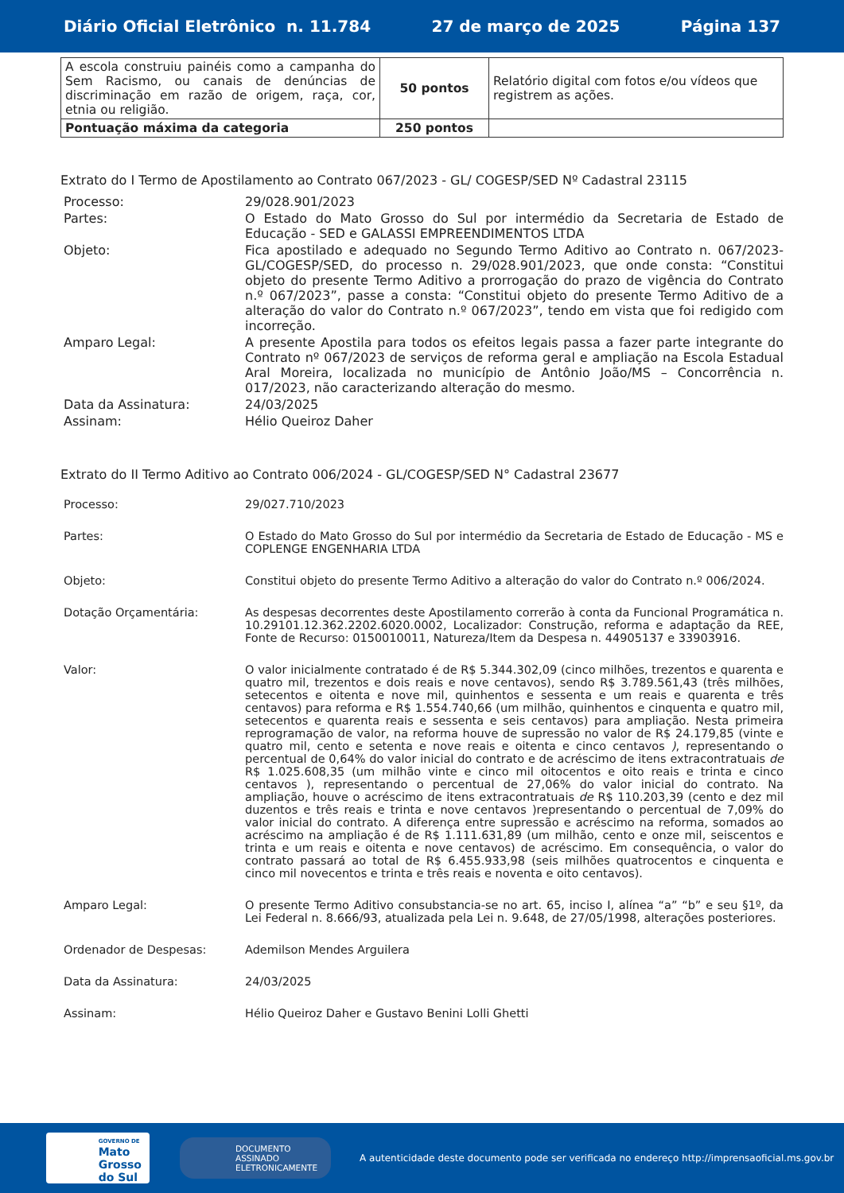Diário Oficial Eletrônico n. 11.784 27 de março de 2025 Página 137
| A escola construiu painéis como a campanha do Sem Racismo, ou canais de denúncias de discriminação em razão de origem, raça, cor, etnia ou religião. | 50 pontos | Relatório digital com fotos e/ou vídeos que registrem as ações. |
| Pontuação máxima da categoria | 250 pontos | |
Extrato do I Termo de Apostilamento ao Contrato 067/2023 - GL/ COGESP/SED Nº Cadastral 23115
Processo:
29/028.901/2023
Partes:
O Estado do Mato Grosso do Sul por intermédio da Secretaria de Estado de Educação - SED e GALASSI EMPREENDIMENTOS LTDA
Objeto:
Fica apostilado e adequado no Segundo Termo Aditivo ao Contrato n. 067/2023-GL/COGESP/SED, do processo n. 29/028.901/2023, que onde consta: “Constitui objeto do presente Termo Aditivo a prorrogação do prazo de vigência do Contrato n.º 067/2023”, passe a consta: “Constitui objeto do presente Termo Aditivo de a alteração do valor do Contrato n.º 067/2023”, tendo em vista que foi redigido com incorreção.
Amparo Legal:
A presente Apostila para todos os efeitos legais passa a fazer parte integrante do Contrato nº 067/2023 de serviços de reforma geral e ampliação na Escola Estadual Aral Moreira, localizada no município de Antônio João/MS – Concorrência n. 017/2023, não caracterizando alteração do mesmo.
Data da Assinatura:
24/03/2025
Assinam:
Hélio Queiroz Daher
Extrato do II Termo Aditivo ao Contrato 006/2024 - GL/COGESP/SED N° Cadastral 23677
Processo:
29/027.710/2023
Partes:
O Estado do Mato Grosso do Sul por intermédio da Secretaria de Estado de Educação - MS e COPLENGE ENGENHARIA LTDA
Objeto:
Constitui objeto do presente Termo Aditivo a alteração do valor do Contrato n.º 006/2024.
Dotação Orçamentária:
As despesas decorrentes deste Apostilamento correrão à conta da Funcional Programática n. 10.29101.12.362.2202.6020.0002, Localizador: Construção, reforma e adaptação da REE, Fonte de Recurso: 0150010011, Natureza/Item da Despesa n. 44905137 e 33903916.
Valor:
O valor inicialmente contratado é de R$ 5.344.302,09 (cinco milhões, trezentos e quarenta e quatro mil, trezentos e dois reais e nove centavos), sendo R$ 3.789.561,43 (três milhões, setecentos e oitenta e nove mil, quinhentos e sessenta e um reais e quarenta e três centavos) para reforma e R$ 1.554.740,66 (um milhão, quinhentos e cinquenta e quatro mil, setecentos e quarenta reais e sessenta e seis centavos) para ampliação. Nesta primeira reprogramação de valor, na reforma houve de supressão no valor de R$ 24.179,85 (vinte e quatro mil, cento e setenta e nove reais e oitenta e cinco centavos ), representando o percentual de 0,64% do valor inicial do contrato e de acréscimo de itens extracontratuais de R$ 1.025.608,35 (um milhão vinte e cinco mil oitocentos e oito reais e trinta e cinco centavos ), representando o percentual de 27,06% do valor inicial do contrato. Na ampliação, houve o acréscimo de itens extracontratuais de R$ 110.203,39 (cento e dez mil duzentos e três reais e trinta e nove centavos )representando o percentual de 7,09% do valor inicial do contrato. A diferença entre supressão e acréscimo na reforma, somados ao acréscimo na ampliação é de R$ 1.111.631,89 (um milhão, cento e onze mil, seiscentos e trinta e um reais e oitenta e nove centavos) de acréscimo. Em consequência, o valor do contrato passará ao total de R$ 6.455.933,98 (seis milhões quatrocentos e cinquenta e cinco mil novecentos e trinta e três reais e noventa e oito centavos).
Amparo Legal:
O presente Termo Aditivo consubstancia-se no art. 65, inciso I, alínea “a” “b” e seu §1º, da Lei Federal n. 8.666/93, atualizada pela Lei n. 9.648, de 27/05/1998, alterações posteriores.
Ordenador de Despesas:
Ademilson Mendes Arguilera
Data da Assinatura:
24/03/2025
Assinam:
Hélio Queiroz Daher e Gustavo Benini Lolli Ghetti
GOVERNO DE
Mato
Grosso
do Sul
DOCUMENTO ASSINADO ELETRONICAMENTE
A autenticidade deste documento pode ser verificada no endereço http://imprensaoficial.ms.gov.br